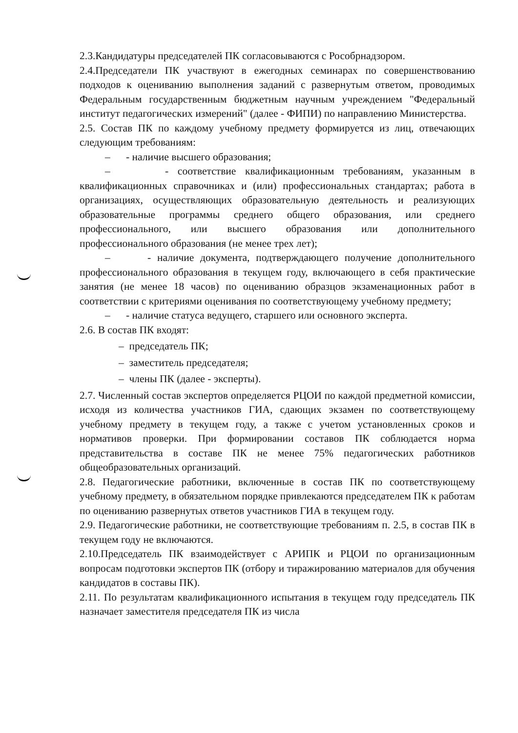2.3.Кандидатуры председателей ПК согласовываются с Рособрнадзором.
2.4.Председатели ПК участвуют в ежегодных семинарах по совершенствованию подходов к оцениванию выполнения заданий с развернутым ответом, проводимых Федеральным государственным бюджетным научным учреждением "Федеральный институт педагогических измерений" (далее - ФИПИ) по направлению Министерства.
2.5. Состав ПК по каждому учебному предмету формируется из лиц, отвечающих следующим требованиям:
– - наличие высшего образования;
– - соответствие квалификационным требованиям, указанным в квалификационных справочниках и (или) профессиональных стандартах; работа в организациях, осуществляющих образовательную деятельность и реализующих образовательные программы среднего общего образования, или среднего профессионального, или высшего образования или дополнительного профессионального образования (не менее трех лет);
– - наличие документа, подтверждающего получение дополнительного профессионального образования в текущем году, включающего в себя практические занятия (не менее 18 часов) по оцениванию образцов экзаменационных работ в соответствии с критериями оценивания по соответствующему учебному предмету;
– - наличие статуса ведущего, старшего или основного эксперта.
2.6. В состав ПК входят:
– председатель ПК;
– заместитель председателя;
– члены ПК (далее - эксперты).
2.7. Численный состав экспертов определяется РЦОИ по каждой предметной комиссии, исходя из количества участников ГИА, сдающих экзамен по соответствующему учебному предмету в текущем году, а также с учетом установленных сроков и нормативов проверки. При формировании составов ПК соблюдается норма представительства в составе ПК не менее 75% педагогических работников общеобразовательных организаций.
2.8. Педагогические работники, включенные в состав ПК по соответствующему учебному предмету, в обязательном порядке привлекаются председателем ПК к работам по оцениванию развернутых ответов участников ГИА в текущем году.
2.9. Педагогические работники, не соответствующие требованиям п. 2.5, в состав ПК в текущем году не включаются.
2.10.Председатель ПК взаимодействует с АРИПК и РЦОИ по организационным вопросам подготовки экспертов ПК (отбору и тиражированию материалов для обучения кандидатов в составы ПК).
2.11. По результатам квалификационного испытания в текущем году председатель ПК назначает заместителя председателя ПК из числа